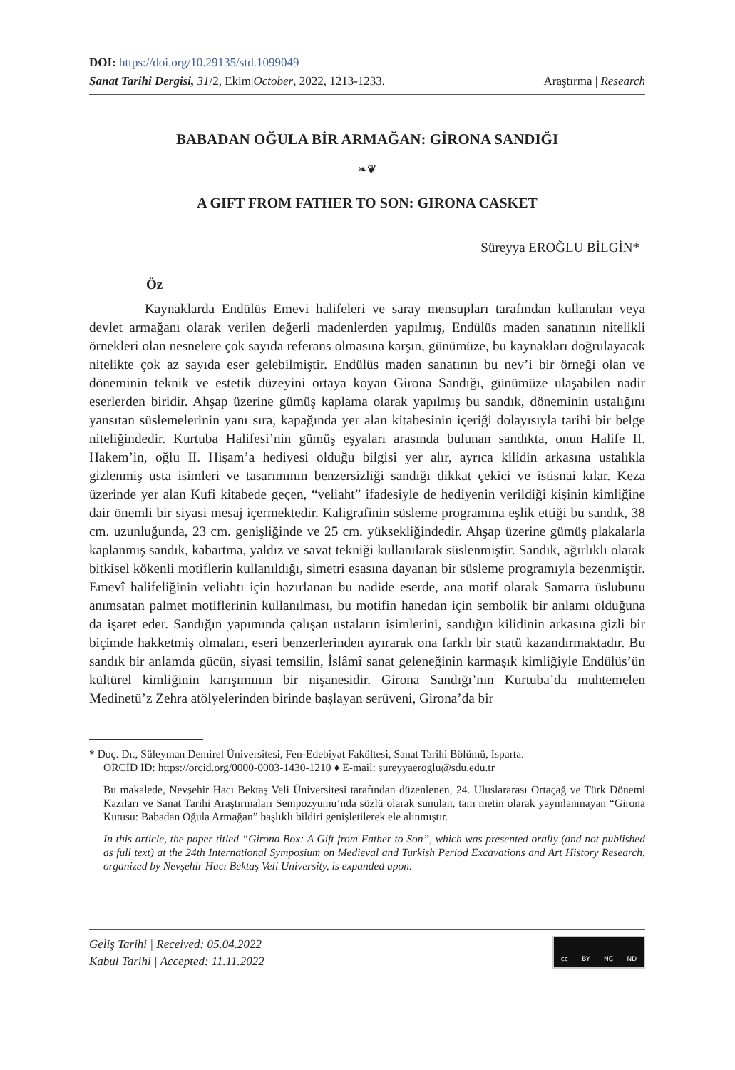DOI: https://doi.org/10.29135/std.1099049
Sanat Tarihi Dergisi, 31/2, Ekim|October, 2022, 1213-1233. Araştırma | Research
BABADAN OĞULA BİR ARMAĞAN: GİRONA SANDIĞI
❧❦
A GIFT FROM FATHER TO SON: GIRONA CASKET
Süreyya EROĞLU BİLGİN*
Öz
Kaynaklarda Endülüs Emevi halifeleri ve saray mensupları tarafından kullanılan veya devlet armağanı olarak verilen değerli madenlerden yapılmış, Endülüs maden sanatının nitelikli örnekleri olan nesnelere çok sayıda referans olmasına karşın, günümüze, bu kaynakları doğrulayacak nitelikte çok az sayıda eser gelebilmiştir. Endülüs maden sanatının bu nev’i bir örneği olan ve döneminin teknik ve estetik düzeyini ortaya koyan Girona Sandığı, günümüze ulaşabilen nadir eserlerden biridir. Ahşap üzerine gümüş kaplama olarak yapılmış bu sandık, döneminin ustalığını yansıtan süslemelerinin yanı sıra, kapağında yer alan kitabesinin içeriği dolayısıyla tarihi bir belge niteliğindedir. Kurtuba Halifesi’nin gümüş eşyaları arasında bulunan sandıkta, onun Halife II. Hakem’in, oğlu II. Hişam’a hediyesi olduğu bilgisi yer alır, ayrıca kilidin arkasına ustalıkla gizlenmiş usta isimleri ve tasarımının benzersizliği sandığı dikkat çekici ve istisnai kılar. Keza üzerinde yer alan Kufi kitabede geçen, “veliaht” ifadesiyle de hediyenin verildiği kişinin kimliğine dair önemli bir siyasi mesaj içermektedir. Kaligrafinin süsleme programına eşlik ettiği bu sandık, 38 cm. uzunluğunda, 23 cm. genişliğinde ve 25 cm. yüksekliğindedir. Ahşap üzerine gümüş plakalarla kaplanmış sandık, kabartma, yaldız ve savat tekniği kullanılarak süslenmiştir. Sandık, ağırlıklı olarak bitkisel kökenli motiflerin kullanıldığı, simetri esasına dayanan bir süsleme programıyla bezenmiştir. Emevî halifeliğinin veliahtı için hazırlanan bu nadide eserde, ana motif olarak Samarra üslubunu anımsatan palmet motiflerinin kullanılması, bu motifin hanedan için sembolik bir anlamı olduğuna da işaret eder. Sandığın yapımında çalışan ustaların isimlerini, sandığın kilidinin arkasına gizli bir biçimde hakketmiş olmaları, eseri benzerlerinden ayırarak ona farklı bir statü kazandırmaktadır. Bu sandık bir anlamda gücün, siyasi temsilin, İslâmî sanat geleneğinin karmaşık kimliğiyle Endülüs’ün kültürel kimliğinin karışımının bir nişanesidir. Girona Sandığı’nın Kurtuba’da muhtemelen Medinetü’z Zehra atölyelerinden birinde başlayan serüveni, Girona’da bir
* Doç. Dr., Süleyman Demirel Üniversitesi, Fen-Edebiyat Fakültesi, Sanat Tarihi Bölümü, Isparta.
ORCID ID: https://orcid.org/0000-0003-1430-1210 ♦ E-mail: sureyyaeroglu@sdu.edu.tr
Bu makalede, Nevşehir Hacı Bektaş Veli Üniversitesi tarafından düzenlenen, 24. Uluslararası Ortaçağ ve Türk Dönemi Kazıları ve Sanat Tarihi Araştırmaları Sempozyumu’nda sözlü olarak sunulan, tam metin olarak yayınlanmayan “Girona Kutusu: Babadan Oğula Armağan” başlıklı bildiri genişletilerek ele alınmıştır.
In this article, the paper titled “Girona Box: A Gift from Father to Son”, which was presented orally (and not published as full text) at the 24th International Symposium on Medieval and Turkish Period Excavations and Art History Research, organized by Nevşehir Hacı Bektaş Veli University, is expanded upon.
Geliş Tarihi | Received: 05.04.2022
Kabul Tarihi | Accepted: 11.11.2022
cc BY NC ND